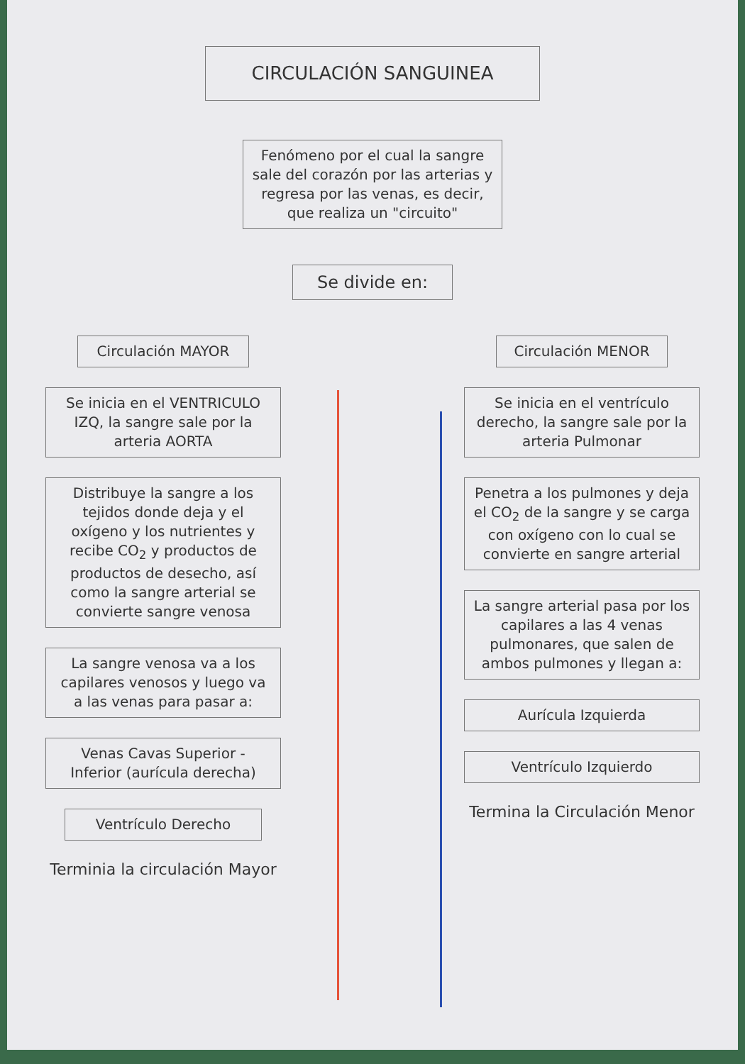CIRCULACIÓN SANGUINEA
Fenómeno por el cual la sangre sale del corazón por las arterias y regresa por las venas, es decir, que realiza un "circuito"
Se divide en:
Circulación MAYOR
Se inicia en el VENTRICULO IZQ, la sangre sale por la arteria AORTA
Distribuye la sangre a los tejidos donde deja y el oxígeno y los nutrientes y recibe CO<sub>2</sub> y productos de productos de desecho, así como la sangre arterial se convierte sangre venosa
La sangre venosa va a los capilares venosos y luego va a las venas para pasar a:
Venas Cavas Superior - Inferior (aurícula derecha)
Ventrículo Derecho
Terminia la circulación Mayor
Circulación MENOR
Se inicia en el ventrículo derecho, la sangre sale por la arteria Pulmonar
Penetra a los pulmones y deja el CO<sub>2</sub> de la sangre y se carga con oxígeno con lo cual se convierte en sangre arterial
La sangre arterial pasa por los capilares a las 4 venas pulmonares, que salen de ambos pulmones y llegan a:
Aurícula Izquierda
Ventrículo Izquierdo
Termina la Circulación Menor